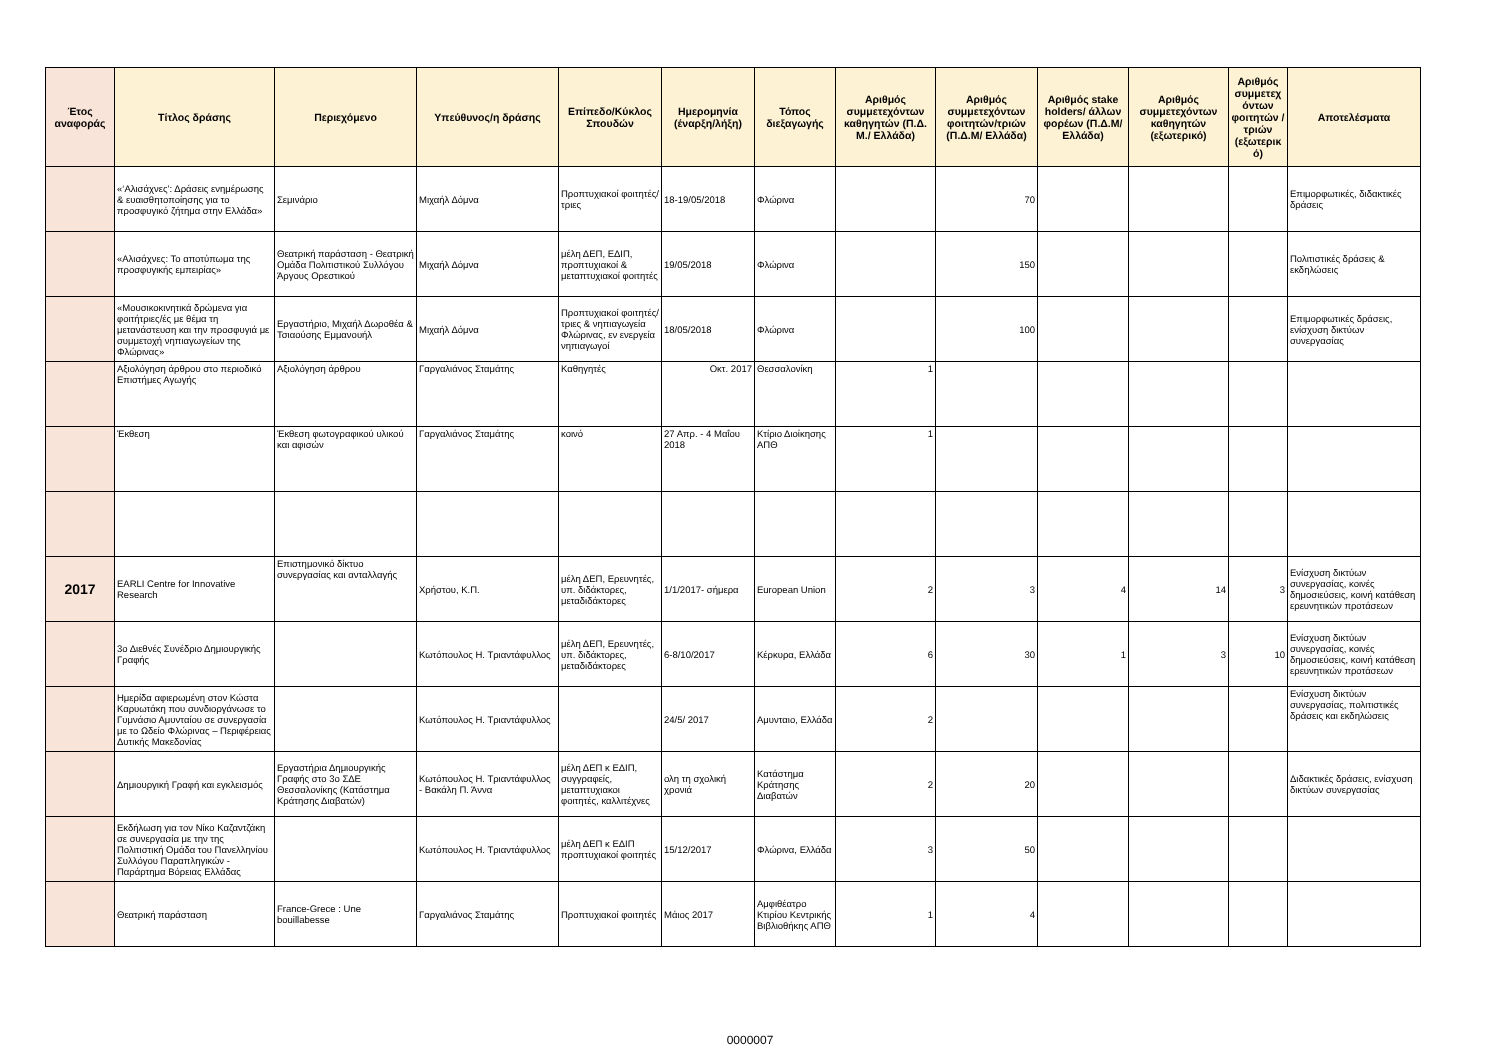| Έτος αναφοράς | Τίτλος δράσης | Περιεχόμενο | Υπεύθυνος/η δράσης | Επίπεδο/Κύκλος Σπουδών | Ημερομηνία (έναρξη/λήξη) | Τόπος διεξαγωγής | Αριθμός συμμετεχόντων καθηγητών (Π.Δ. Μ./ Ελλάδα) | Αριθμός συμμετεχόντων φοιτητών/τριών (Π.Δ.Μ/ Ελλάδα) | Αριθμός stake holders/ άλλων φορέων (Π.Δ.Μ/ Ελλάδα) | Αριθμός συμμετεχόντων καθηγητών (εξωτερικό) | Αριθμός συμμετεχ όντων φοιτητών /τριών (εξωτερικ ό) | Αποτελέσματα |
| --- | --- | --- | --- | --- | --- | --- | --- | --- | --- | --- | --- | --- |
| | «‘Αλισάχνες’: Δράσεις ενημέρωσης & ευαισθητοποίησης για το προσφυγικό ζήτημα στην Ελλάδα» | Σεμινάριο | Μιχαήλ Δόμνα | Προπτυχιακοί φοιτητές/τριες | 18-19/05/2018 | Φλώρινα | | 70 | | | | Επιμορφωτικές, διδακτικές δράσεις |
| | «Αλισάχνες: Το αποτύπωμα της προσφυγικής εμπειρίας» | Θεατρική παράσταση - Θεατρική Ομάδα Πολιτιστικού Συλλόγου Άργους Ορεστικού | Μιχαήλ Δόμνα | μέλη ΔΕΠ, ΕΔΙΠ, προπτυχιακοί & μεταπτυχιακοί φοιτητές | 19/05/2018 | Φλώρινα | | 150 | | | | Πολιτιστικές δράσεις & εκδηλώσεις |
| | «Μουσικοκινητικά δρώμενα για φοιτήτριες/ές με θέμα τη μετανάστευση και την προσφυγιά με συμμετοχή νηπιαγωγείων της Φλώρινας» | Εργαστήριο, Μιχαήλ Δωροθέα & Τσιαούσης Εμμανουήλ | Μιχαήλ Δόμνα | Προπτυχιακοί φοιτητές/τριες & νηπιαγωγεία Φλώρινας, εν ενεργεία νηπιαγωγοί | 18/05/2018 | Φλώρινα | | 100 | | | | Επιμορφωτικές δράσεις, ενίσχυση δικτύων συνεργασίας |
| | Αξιολόγηση άρθρου στο περιοδικό Επιστήμες Αγωγής | Αξιολόγηση άρθρου | Γαργαλιάνος Σταμάτης | Καθηγητές | Οκτ. 2017 | Θεσσαλονίκη | 1 | | | | | |
| | Έκθεση | Έκθεση φωτογραφικού υλικού και αφισών | Γαργαλιάνος Σταμάτης | κοινό | 27 Απρ. - 4 Μαΐου 2018 | Κτίριο Διοίκησης ΑΠΘ | 1 | | | | | |
| 2017 | EARLI Centre for Innovative Research | Επιστημονικό δίκτυο συνεργασίας και ανταλλαγής | Χρήστου, Κ.Π. | μέλη ΔΕΠ, Ερευνητές, υπ. διδάκτορες, μεταδιδάκτορες | 1/1/2017- σήμερα | European Union | 2 | 3 | 4 | 14 | 3 | Ενίσχυση δικτύων συνεργασίας, κοινές δημοσιεύσεις, κοινή κατάθεση ερευνητικών προτάσεων |
| | 3ο Διεθνές Συνέδριο Δημιουργικής Γραφής | | Κωτόπουλος Η. Τριαντάφυλλος | μέλη ΔΕΠ, Ερευνητές, υπ. διδάκτορες, μεταδιδάκτορες | 6-8/10/2017 | Κέρκυρα, Ελλάδα | 6 | 30 | 1 | 3 | 10 | Ενίσχυση δικτύων συνεργασίας, κοινές δημοσιεύσεις, κοινή κατάθεση ερευνητικών προτάσεων |
| | Ημερίδα αφιερωμένη στον Κώστα Καρυωτάκη που συνδιοργάνωσε το Γυμνάσιο Αμυνταίου σε συνεργασία με το Ωδείο Φλώρινας – Περιφέρειας Δυτικής Μακεδονίας | | Κωτόπουλος Η. Τριαντάφυλλος | | 24/5/ 2017 | Αμυνταιο, Ελλάδα | 2 | | | | | Ενίσχυση δικτύων συνεργασίας, πολιτιστικές δράσεις και εκδηλώσεις |
| | Δημιουργική Γραφή και εγκλεισμός | Εργαστήρια Δημιουργικής Γραφής στο 3ο ΣΔΕ Θεσσαλονίκης (Κατάστημα Κράτησης Διαβατών) | Κωτόπουλος Η. Τριαντάφυλλος - Βακάλη Π. Άννα | μέλη ΔΕΠ κ ΕΔΙΠ, συγγραφείς, μεταπτυχιακοι φοιτητές, καλλιτέχνες | ολη τη σχολική χρονιά | Κατάστημα Κράτησης Διαβατών | 2 | 20 | | | | Διδακτικές δράσεις, ενίσχυση δικτύων συνεργασίας |
| | Εκδήλωση για τον Νίκο Καζαντζάκη σε συνεργασία με την της Πολιτιστική Ομάδα του Πανελληνίου Συλλόγου Παραπληγικών - Παράρτημα Βόρειας Ελλάδας | | Κωτόπουλος Η. Τριαντάφυλλος | μέλη ΔΕΠ κ ΕΔΙΠ προπτυχιακοί φοιτητές | 15/12/2017 | Φλώρινα, Ελλάδα | 3 | 50 | | | | |
| | Θεατρική παράσταση | France-Grece : Une bouillabesse | Γαργαλιάνος Σταμάτης | Προπτυχιακοί φοιτητές | Μάιος 2017 | Αμφιθέατρο Κτιρίου Κεντρικής Βιβλιοθήκης ΑΠΘ | 1 | 4 | | | | |
0000007